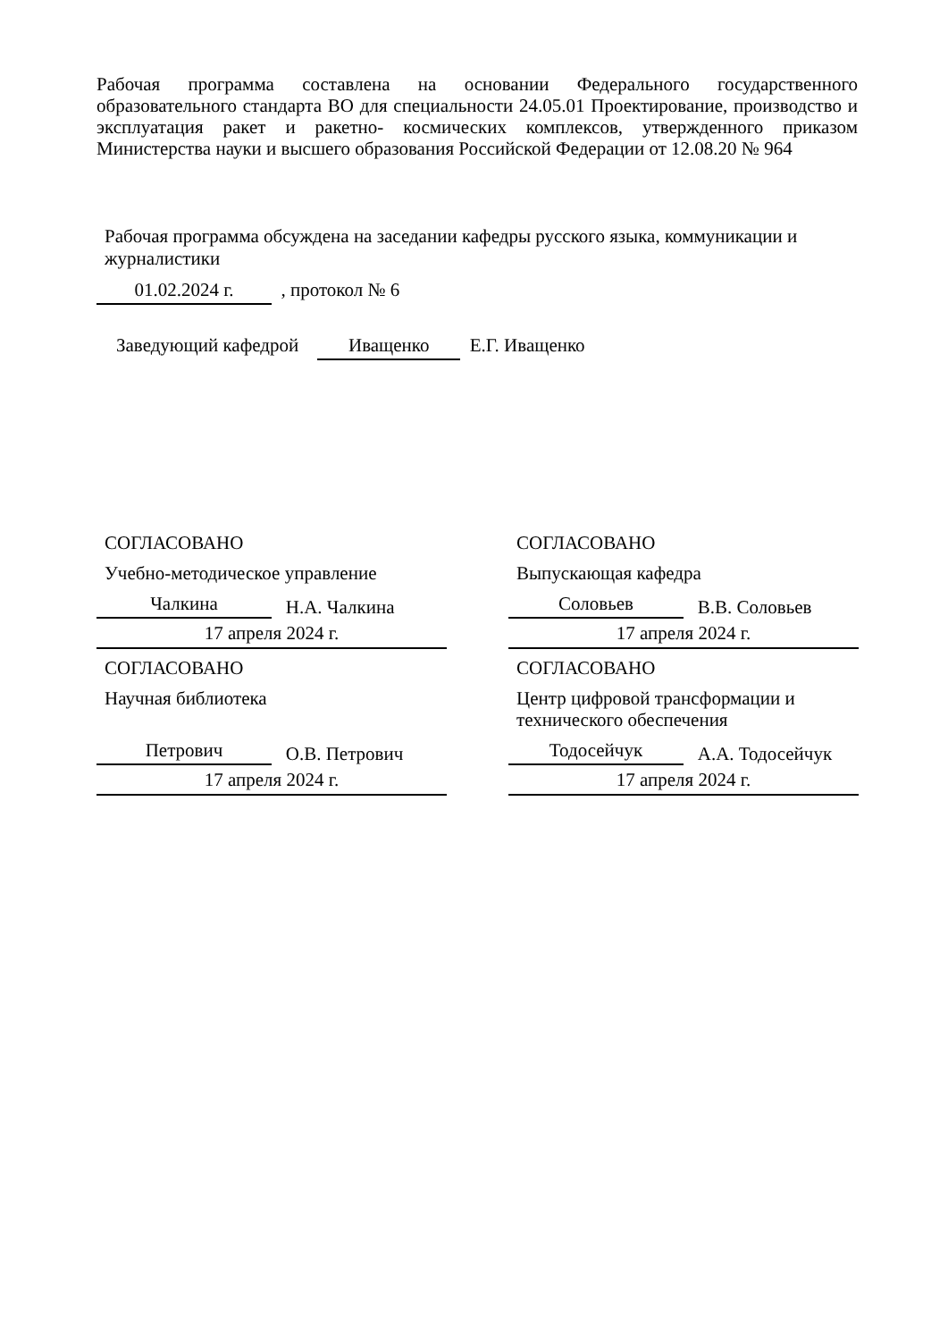Рабочая программа составлена на основании Федерального государственного образовательного стандарта ВО для специальности 24.05.01 Проектирование, производство и эксплуатация ракет и ракетно- космических комплексов, утвержденного приказом Министерства науки и высшего образования Российской Федерации от 12.08.20 № 964
Рабочая программа обсуждена на заседании кафедры русского языка, коммуникации и журналистики
01.02.2024 г. , протокол № 6
Заведующий кафедрой Иващенко Е.Г. Иващенко
СОГЛАСОВАНО
Учебно-методическое управление
Чалкина Н.А. Чалкина
17 апреля 2024 г.
СОГЛАСОВАНО
Выпускающая кафедра
Соловьев В.В. Соловьев
17 апреля 2024 г.
СОГЛАСОВАНО
Научная библиотека
Петрович О.В. Петрович
17 апреля 2024 г.
СОГЛАСОВАНО
Центр цифровой трансформации и технического обеспечения
Тодосейчук А.А. Тодосейчук
17 апреля 2024 г.